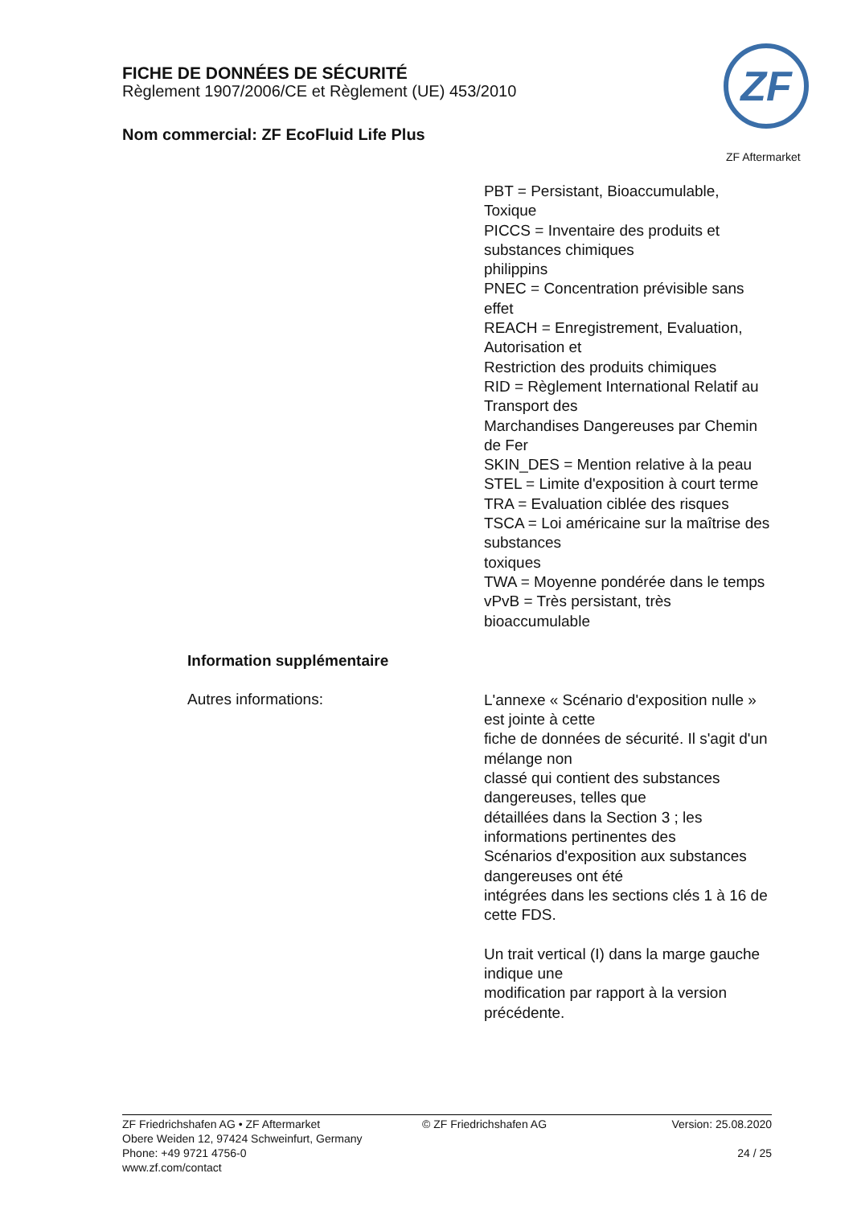FICHE DE DONNÉES DE SÉCURITÉ
Règlement 1907/2006/CE et Règlement (UE) 453/2010
Nom commercial: ZF EcoFluid Life Plus
ZF
ZF Aftermarket
PBT = Persistant, Bioaccumulable, Toxique
PICCS = Inventaire des produits et substances chimiques
philippins
PNEC = Concentration prévisible sans effet
REACH = Enregistrement, Evaluation, Autorisation et
Restriction des produits chimiques
RID = Règlement International Relatif au Transport des
Marchandises Dangereuses par Chemin de Fer
SKIN_DES = Mention relative à la peau
STEL = Limite d'exposition à court terme
TRA = Evaluation ciblée des risques
TSCA = Loi américaine sur la maîtrise des substances
toxiques
TWA = Moyenne pondérée dans le temps
vPvB = Très persistant, très bioaccumulable
Information supplémentaire
Autres informations:
L'annexe « Scénario d'exposition nulle » est jointe à cette
fiche de données de sécurité. Il s'agit d'un mélange non
classé qui contient des substances dangereuses, telles que
détaillées dans la Section 3 ; les informations pertinentes des
Scénarios d'exposition aux substances dangereuses ont été
intégrées dans les sections clés 1 à 16 de cette FDS.
Un trait vertical (I) dans la marge gauche indique une
modification par rapport à la version précédente.
ZF Friedrichshafen AG • ZF Aftermarket
Obere Weiden 12, 97424 Schweinfurt, Germany
Phone: +49 9721 4756-0
www.zf.com/contact
© ZF Friedrichshafen AG Version: 25.08.2020
24 / 25